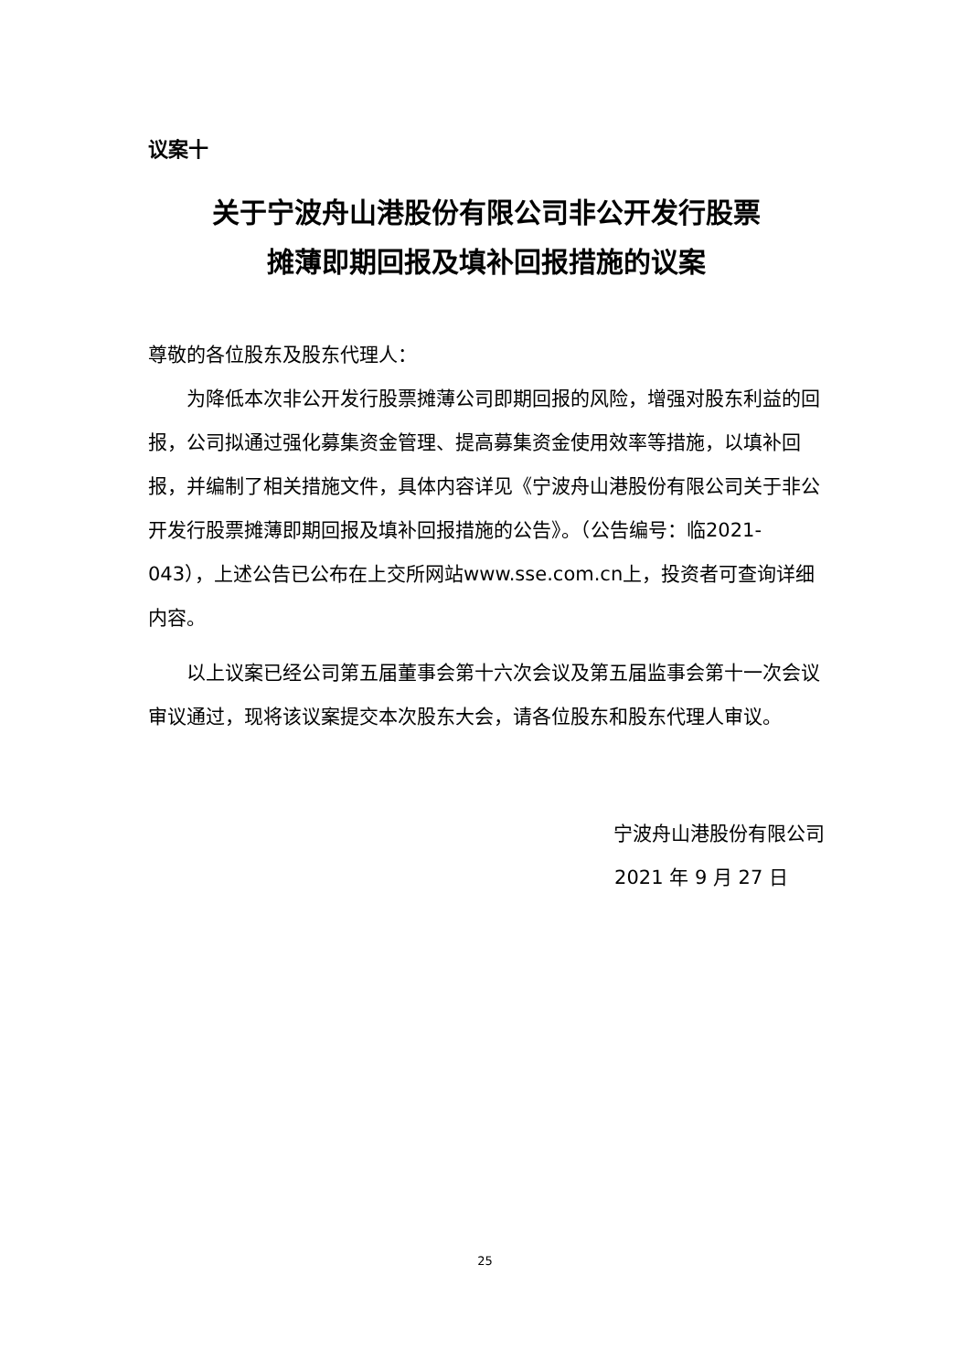议案十
关于宁波舟山港股份有限公司非公开发行股票
摊薄即期回报及填补回报措施的议案
尊敬的各位股东及股东代理人：
为降低本次非公开发行股票摊薄公司即期回报的风险，增强对股东利益的回报，公司拟通过强化募集资金管理、提高募集资金使用效率等措施，以填补回报，并编制了相关措施文件，具体内容详见《宁波舟山港股份有限公司关于非公开发行股票摊薄即期回报及填补回报措施的公告》。（公告编号：临2021-043），上述公告已公布在上交所网站www.sse.com.cn上，投资者可查询详细内容。
以上议案已经公司第五届董事会第十六次会议及第五届监事会第十一次会议审议通过，现将该议案提交本次股东大会，请各位股东和股东代理人审议。
宁波舟山港股份有限公司
2021 年 9 月 27 日
25